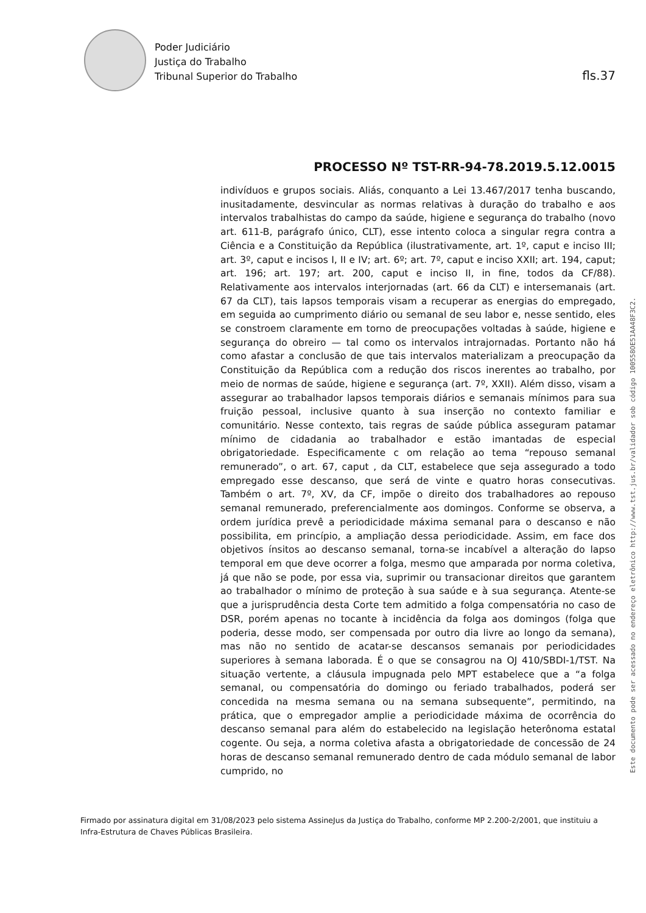Poder Judiciário
Justiça do Trabalho
Tribunal Superior do Trabalho
fls.37
PROCESSO Nº TST-RR-94-78.2019.5.12.0015
indivíduos e grupos sociais. Aliás, conquanto a Lei 13.467/2017 tenha buscando, inusitadamente, desvincular as normas relativas à duração do trabalho e aos intervalos trabalhistas do campo da saúde, higiene e segurança do trabalho (novo art. 611-B, parágrafo único, CLT), esse intento coloca a singular regra contra a Ciência e a Constituição da República (ilustrativamente, art. 1º, caput e inciso III; art. 3º, caput e incisos I, II e IV; art. 6º; art. 7º, caput e inciso XXII; art. 194, caput; art. 196; art. 197; art. 200, caput e inciso II, in fine, todos da CF/88). Relativamente aos intervalos interjornadas (art. 66 da CLT) e intersemanais (art. 67 da CLT), tais lapsos temporais visam a recuperar as energias do empregado, em seguida ao cumprimento diário ou semanal de seu labor e, nesse sentido, eles se constroem claramente em torno de preocupações voltadas à saúde, higiene e segurança do obreiro — tal como os intervalos intrajornadas. Portanto não há como afastar a conclusão de que tais intervalos materializam a preocupação da Constituição da República com a redução dos riscos inerentes ao trabalho, por meio de normas de saúde, higiene e segurança (art. 7º, XXII). Além disso, visam a assegurar ao trabalhador lapsos temporais diários e semanais mínimos para sua fruição pessoal, inclusive quanto à sua inserção no contexto familiar e comunitário. Nesse contexto, tais regras de saúde pública asseguram patamar mínimo de cidadania ao trabalhador e estão imantadas de especial obrigatoriedade. Especificamente c om relação ao tema “repouso semanal remunerado”, o art. 67, caput , da CLT, estabelece que seja assegurado a todo empregado esse descanso, que será de vinte e quatro horas consecutivas. Também o art. 7º, XV, da CF, impõe o direito dos trabalhadores ao repouso semanal remunerado, preferencialmente aos domingos. Conforme se observa, a ordem jurídica prevê a periodicidade máxima semanal para o descanso e não possibilita, em princípio, a ampliação dessa periodicidade. Assim, em face dos objetivos ínsitos ao descanso semanal, torna-se incabível a alteração do lapso temporal em que deve ocorrer a folga, mesmo que amparada por norma coletiva, já que não se pode, por essa via, suprimir ou transacionar direitos que garantem ao trabalhador o mínimo de proteção à sua saúde e à sua segurança. Atente-se que a jurisprudência desta Corte tem admitido a folga compensatória no caso de DSR, porém apenas no tocante à incidência da folga aos domingos (folga que poderia, desse modo, ser compensada por outro dia livre ao longo da semana), mas não no sentido de acatar-se descansos semanais por periodicidades superiores à semana laborada. É o que se consagrou na OJ 410/SBDI-1/TST. Na situação vertente, a cláusula impugnada pelo MPT estabelece que a “a folga semanal, ou compensatória do domingo ou feriado trabalhados, poderá ser concedida na mesma semana ou na semana subsequente”, permitindo, na prática, que o empregador amplie a periodicidade máxima de ocorrência do descanso semanal para além do estabelecido na legislação heterônoma estatal cogente. Ou seja, a norma coletiva afasta a obrigatoriedade de concessão de 24 horas de descanso semanal remunerado dentro de cada módulo semanal de labor cumprido, no
Este documento pode ser acessado no endereço eletrônico http://www.tst.jus.br/validador sob código 100558OE51AA48F3C2.
Firmado por assinatura digital em 31/08/2023 pelo sistema AssineJus da Justiça do Trabalho, conforme MP 2.200-2/2001, que instituiu a Infra-Estrutura de Chaves Públicas Brasileira.